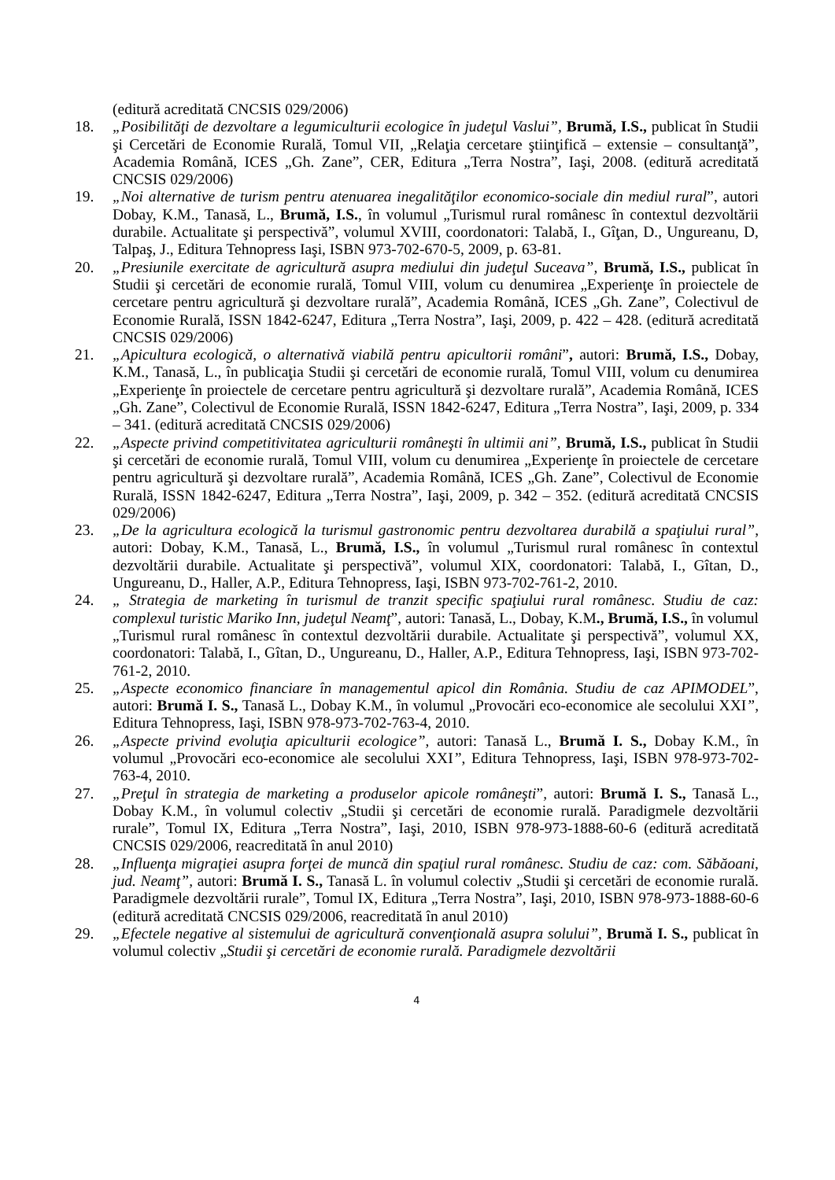(editură acreditată CNCSIS 029/2006)
18. „Posibilităţi de dezvoltare a legumiculturii ecologice în judeţul Vaslui”, Brumă, I.S., publicat în Studii şi Cercetări de Economie Rurală, Tomul VII, „Relaţia cercetare ştiinţifică – extensie – consultanţă”, Academia Română, ICES „Gh. Zane”, CER, Editura „Terra Nostra”, Iaşi, 2008. (editură acreditată CNCSIS 029/2006)
19. „Noi alternative de turism pentru atenuarea inegalităţilor economico-sociale din mediul rural”, autori Dobay, K.M., Tanasă, L., Brumă, I.S., în volumul „Turismul rural românesc în contextul dezvoltării durabile. Actualitate şi perspectivă”, volumul XVIII, coordonatori: Talabă, I., Gîţan, D., Ungureanu, D, Talpaş, J., Editura Tehnopress Iaşi, ISBN 973-702-670-5, 2009, p. 63-81.
20. „Presiunile exercitate de agricultură asupra mediului din judeţul Suceava”, Brumă, I.S., publicat în Studii şi cercetări de economie rurală, Tomul VIII, volum cu denumirea „Experienţe în proiectele de cercetare pentru agricultură şi dezvoltare rurală”, Academia Română, ICES „Gh. Zane”, Colectivul de Economie Rurală, ISSN 1842-6247, Editura „Terra Nostra”, Iaşi, 2009, p. 422 – 428. (editură acreditată CNCSIS 029/2006)
21. „Apicultura ecologică, o alternativă viabilă pentru apicultorii români”, autori: Brumă, I.S., Dobay, K.M., Tanasă, L., în publicaţia Studii şi cercetări de economie rurală, Tomul VIII, volum cu denumirea „Experienţe în proiectele de cercetare pentru agricultură şi dezvoltare rurală”, Academia Română, ICES „Gh. Zane”, Colectivul de Economie Rurală, ISSN 1842-6247, Editura „Terra Nostra”, Iaşi, 2009, p. 334 – 341. (editură acreditată CNCSIS 029/2006)
22. „Aspecte privind competitivitatea agriculturii româneşti în ultimii ani”, Brumă, I.S., publicat în Studii şi cercetări de economie rurală, Tomul VIII, volum cu denumirea „Experienţe în proiectele de cercetare pentru agricultură şi dezvoltare rurală”, Academia Română, ICES „Gh. Zane”, Colectivul de Economie Rurală, ISSN 1842-6247, Editura „Terra Nostra”, Iaşi, 2009, p. 342 – 352. (editură acreditată CNCSIS 029/2006)
23. „De la agricultura ecologică la turismul gastronomic pentru dezvoltarea durabilă a spaţiului rural”, autori: Dobay, K.M., Tanasă, L., Brumă, I.S., în volumul „Turismul rural românesc în contextul dezvoltării durabile. Actualitate şi perspectivă”, volumul XIX, coordonatori: Talabă, I., Gîtan, D., Ungureanu, D., Haller, A.P., Editura Tehnopress, Iaşi, ISBN 973-702-761-2, 2010.
24. „ Strategia de marketing în turismul de tranzit specific spaţiului rural românesc. Studiu de caz: complexul turistic Mariko Inn, judeţul Neamţ”, autori: Tanasă, L., Dobay, K.M., Brumă, I.S., în volumul „Turismul rural românesc în contextul dezvoltării durabile. Actualitate şi perspectivă”, volumul XX, coordonatori: Talabă, I., Gîtan, D., Ungureanu, D., Haller, A.P., Editura Tehnopress, Iaşi, ISBN 973-702-761-2, 2010.
25. „Aspecte economico financiare în managementul apicol din România. Studiu de caz APIMODEL”, autori: Brumă I. S., Tanasă L., Dobay K.M., în volumul „Provocări eco-economice ale secolului XXI”, Editura Tehnopress, Iaşi, ISBN 978-973-702-763-4, 2010.
26. „Aspecte privind evoluţia apiculturii ecologice”, autori: Tanasă L., Brumă I. S., Dobay K.M., în volumul „Provocări eco-economice ale secolului XXI”, Editura Tehnopress, Iaşi, ISBN 978-973-702-763-4, 2010.
27. „Preţul în strategia de marketing a produselor apicole româneşti”, autori: Brumă I. S., Tanasă L., Dobay K.M., în volumul colectiv „Studii şi cercetări de economie rurală. Paradigmele dezvoltării rurale”, Tomul IX, Editura „Terra Nostra”, Iaşi, 2010, ISBN 978-973-1888-60-6 (editură acreditată CNCSIS 029/2006, reacreditată în anul 2010)
28. „Influenţa migraţiei asupra forţei de muncă din spaţiul rural românesc. Studiu de caz: com. Săbăoani, jud. Neamţ”, autori: Brumă I. S., Tanasă L. în volumul colectiv „Studii şi cercetări de economie rurală. Paradigmele dezvoltării rurale”, Tomul IX, Editura „Terra Nostra”, Iaşi, 2010, ISBN 978-973-1888-60-6 (editură acreditată CNCSIS 029/2006, reacreditată în anul 2010)
29. „Efectele negative al sistemului de agricultură convenţională asupra solului”, Brumă I. S., publicat în volumul colectiv „Studii şi cercetări de economie rurală. Paradigmele dezvoltării
4